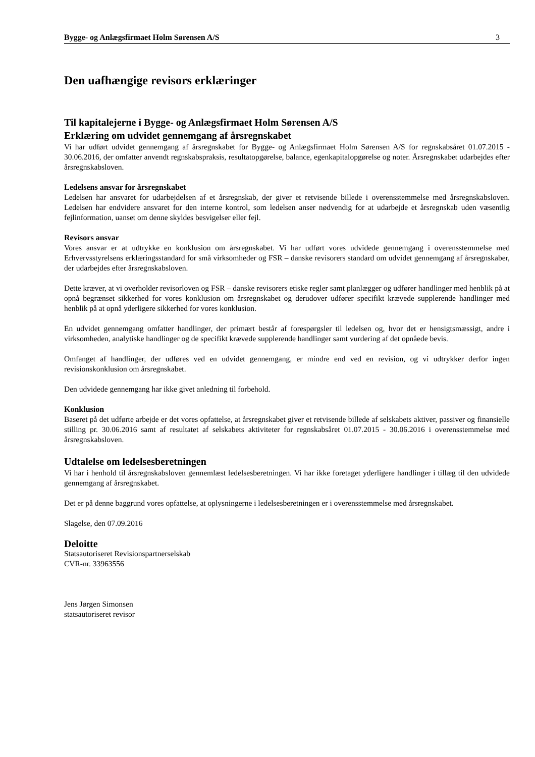Bygge- og Anlægsfirmaet Holm Sørensen A/S 3
Den uafhængige revisors erklæringer
Til kapitalejerne i Bygge- og Anlægsfirmaet Holm Sørensen A/S
Erklæring om udvidet gennemgang af årsregnskabet
Vi har udført udvidet gennemgang af årsregnskabet for Bygge- og Anlægsfirmaet Holm Sørensen A/S for regnskabsåret 01.07.2015 - 30.06.2016, der omfatter anvendt regnskabspraksis, resultatopgørelse, balance, egenkapitalopgørelse og noter. Årsregnskabet udarbejdes efter årsregnskabsloven.
Ledelsens ansvar for årsregnskabet
Ledelsen har ansvaret for udarbejdelsen af et årsregnskab, der giver et retvisende billede i overensstemmelse med årsregnskabsloven. Ledelsen har endvidere ansvaret for den interne kontrol, som ledelsen anser nødvendig for at udarbejde et årsregnskab uden væsentlig fejlinformation, uanset om denne skyldes besvigelser eller fejl.
Revisors ansvar
Vores ansvar er at udtrykke en konklusion om årsregnskabet. Vi har udført vores udvidede gennemgang i overensstemmelse med Erhvervsstyrelsens erklæringsstandard for små virksomheder og FSR – danske revisorers standard om udvidet gennemgang af årsregnskaber, der udarbejdes efter årsregnskabsloven.
Dette kræver, at vi overholder revisorloven og FSR – danske revisorers etiske regler samt planlægger og udfører handlinger med henblik på at opnå begrænset sikkerhed for vores konklusion om årsregnskabet og derudover udfører specifikt krævede supplerende handlinger med henblik på at opnå yderligere sikkerhed for vores konklusion.
En udvidet gennemgang omfatter handlinger, der primært består af forespørgsler til ledelsen og, hvor det er hensigtsmæssigt, andre i virksomheden, analytiske handlinger og de specifikt krævede supplerende handlinger samt vurdering af det opnåede bevis.
Omfanget af handlinger, der udføres ved en udvidet gennemgang, er mindre end ved en revision, og vi udtrykker derfor ingen revisionskonklusion om årsregnskabet.
Den udvidede gennemgang har ikke givet anledning til forbehold.
Konklusion
Baseret på det udførte arbejde er det vores opfattelse, at årsregnskabet giver et retvisende billede af selskabets aktiver, passiver og finansielle stilling pr. 30.06.2016 samt af resultatet af selskabets aktiviteter for regnskabsåret 01.07.2015 - 30.06.2016 i overensstemmelse med årsregnskabsloven.
Udtalelse om ledelsesberetningen
Vi har i henhold til årsregnskabsloven gennemlæst ledelsesberetningen. Vi har ikke foretaget yderligere handlinger i tillæg til den udvidede gennemgang af årsregnskabet.
Det er på denne baggrund vores opfattelse, at oplysningerne i ledelsesberetningen er i overensstemmelse med årsregnskabet.
Slagelse, den 07.09.2016
Deloitte
Statsautoriseret Revisionspartnerselskab
CVR-nr. 33963556
Jens Jørgen Simonsen
statsautoriseret revisor